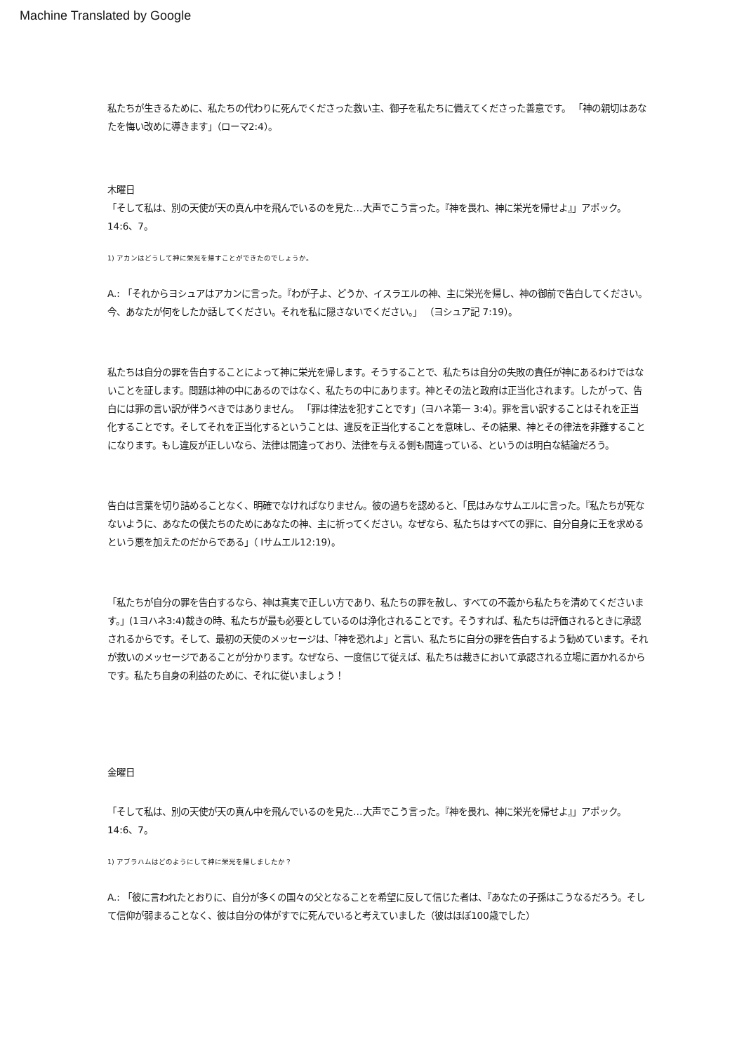Machine Translated by Google
私たちが生きるために、私たちの代わりに死んでくださった救い主、御子を私たちに備えてくださった善意です。 「神の親切はあなたを悔い改めに導きます」（ローマ2:4）。
木曜日
「そして私は、別の天使が天の真ん中を飛んでいるのを見た…大声でこう言った。『神を畏れ、神に栄光を帰せよ』」アポック。 14:6、7。
1) アカンはどうして神に栄光を帰すことができたのでしょうか。
A.: 「それからヨシュアはアカンに言った。『わが子よ、どうか、イスラエルの神、主に栄光を帰し、神の御前で告白してください。今、あなたが何をしたか話してください。それを私に隠さないでください。」 （ヨシュア記 7:19）。
私たちは自分の罪を告白することによって神に栄光を帰します。そうすることで、私たちは自分の失敗の責任が神にあるわけではないことを証します。問題は神の中にあるのではなく、私たちの中にあります。神とその法と政府は正当化されます。したがって、告白には罪の言い訳が伴うべきではありません。 「罪は律法を犯すことです」（ヨハネ第一 3:4）。罪を言い訳することはそれを正当化することです。そしてそれを正当化するということは、違反を正当化することを意味し、その結果、神とその律法を非難することになります。もし違反が正しいなら、法律は間違っており、法律を与える側も間違っている、というのは明白な結論だろう。
告白は言葉を切り詰めることなく、明確でなければなりません。彼の過ちを認めると、「民はみなサムエルに言った。『私たちが死なないように、あなたの僕たちのためにあなたの神、主に祈ってください。なぜなら、私たちはすべての罪に、自分自身に王を求めるという悪を加えたのだからである」（ Iサムエル12:19）。
「私たちが自分の罪を告白するなら、神は真実で正しい方であり、私たちの罪を赦し、すべての不義から私たちを清めてくださいます。」(1ヨハネ3:4)裁きの時、私たちが最も必要としているのは浄化されることです。そうすれば、私たちは評価されるときに承認されるからです。そして、最初の天使のメッセージは、「神を恐れよ」と言い、私たちに自分の罪を告白するよう勧めています。それが救いのメッセージであることが分かります。なぜなら、一度信じて従えば、私たちは裁きにおいて承認される立場に置かれるからです。私たち自身の利益のために、それに従いましょう！
金曜日
「そして私は、別の天使が天の真ん中を飛んでいるのを見た…大声でこう言った。『神を畏れ、神に栄光を帰せよ』」アポック。 14:6、7。
1) アブラハムはどのようにして神に栄光を帰しましたか？
A.: 「彼に言われたとおりに、自分が多くの国々の父となることを希望に反して信じた者は、『あなたの子孫はこうなるだろう。そして信仰が弱まることなく、彼は自分の体がすでに死んでいると考えていました（彼はほぼ100歳でした）